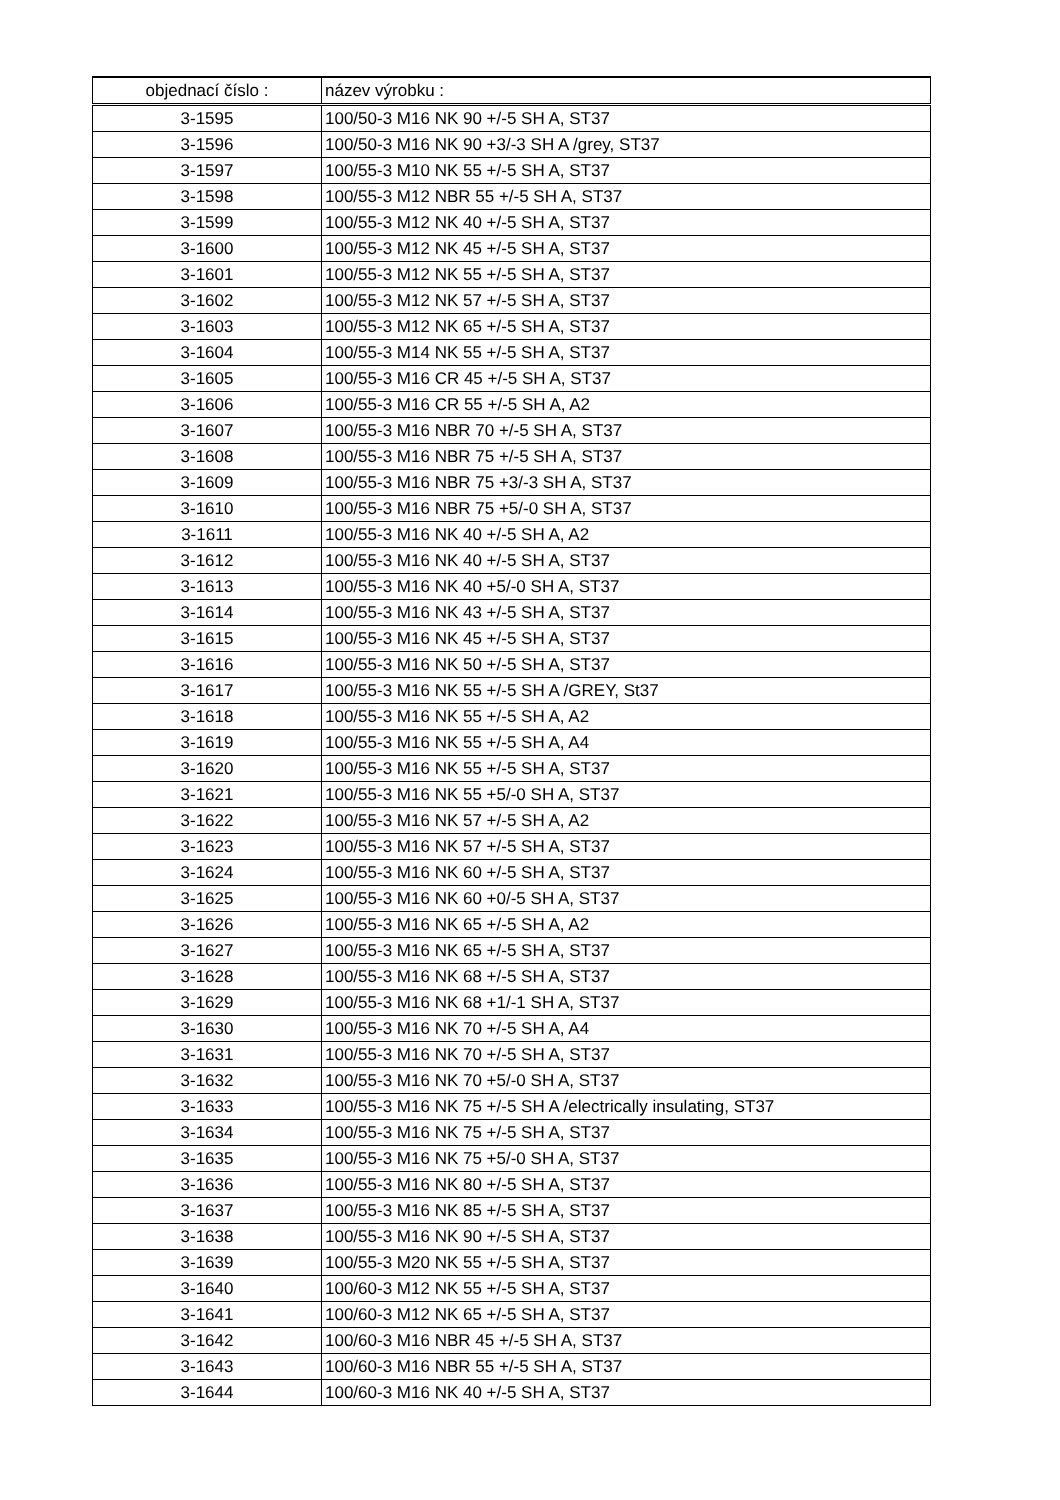| objednací číslo : | název výrobku : |
| --- | --- |
| 3-1595 | 100/50-3 M16 NK 90 +/-5 SH A, ST37 |
| 3-1596 | 100/50-3 M16 NK 90 +3/-3 SH A /grey, ST37 |
| 3-1597 | 100/55-3 M10 NK 55 +/-5 SH A, ST37 |
| 3-1598 | 100/55-3 M12 NBR 55 +/-5 SH A, ST37 |
| 3-1599 | 100/55-3 M12 NK 40 +/-5 SH A, ST37 |
| 3-1600 | 100/55-3 M12 NK 45 +/-5 SH A, ST37 |
| 3-1601 | 100/55-3 M12 NK 55 +/-5 SH A, ST37 |
| 3-1602 | 100/55-3 M12 NK 57 +/-5 SH A, ST37 |
| 3-1603 | 100/55-3 M12 NK 65 +/-5 SH A, ST37 |
| 3-1604 | 100/55-3 M14 NK 55 +/-5 SH A, ST37 |
| 3-1605 | 100/55-3 M16 CR 45 +/-5 SH A, ST37 |
| 3-1606 | 100/55-3 M16 CR 55 +/-5 SH A, A2 |
| 3-1607 | 100/55-3 M16 NBR 70 +/-5 SH A, ST37 |
| 3-1608 | 100/55-3 M16 NBR 75 +/-5 SH A, ST37 |
| 3-1609 | 100/55-3 M16 NBR 75 +3/-3 SH A, ST37 |
| 3-1610 | 100/55-3 M16 NBR 75 +5/-0 SH A, ST37 |
| 3-1611 | 100/55-3 M16 NK 40 +/-5 SH A, A2 |
| 3-1612 | 100/55-3 M16 NK 40 +/-5 SH A, ST37 |
| 3-1613 | 100/55-3 M16 NK 40 +5/-0 SH A, ST37 |
| 3-1614 | 100/55-3 M16 NK 43 +/-5 SH A, ST37 |
| 3-1615 | 100/55-3 M16 NK 45 +/-5 SH A, ST37 |
| 3-1616 | 100/55-3 M16 NK 50 +/-5 SH A, ST37 |
| 3-1617 | 100/55-3 M16 NK 55 +/-5 SH A /GREY, St37 |
| 3-1618 | 100/55-3 M16 NK 55 +/-5 SH A, A2 |
| 3-1619 | 100/55-3 M16 NK 55 +/-5 SH A, A4 |
| 3-1620 | 100/55-3 M16 NK 55 +/-5 SH A, ST37 |
| 3-1621 | 100/55-3 M16 NK 55 +5/-0 SH A, ST37 |
| 3-1622 | 100/55-3 M16 NK 57 +/-5 SH A, A2 |
| 3-1623 | 100/55-3 M16 NK 57 +/-5 SH A, ST37 |
| 3-1624 | 100/55-3 M16 NK 60 +/-5 SH A, ST37 |
| 3-1625 | 100/55-3 M16 NK 60 +0/-5 SH A, ST37 |
| 3-1626 | 100/55-3 M16 NK 65 +/-5 SH A, A2 |
| 3-1627 | 100/55-3 M16 NK 65 +/-5 SH A, ST37 |
| 3-1628 | 100/55-3 M16 NK 68 +/-5 SH A, ST37 |
| 3-1629 | 100/55-3 M16 NK 68 +1/-1 SH A, ST37 |
| 3-1630 | 100/55-3 M16 NK 70 +/-5 SH A, A4 |
| 3-1631 | 100/55-3 M16 NK 70 +/-5 SH A, ST37 |
| 3-1632 | 100/55-3 M16 NK 70 +5/-0 SH A, ST37 |
| 3-1633 | 100/55-3 M16 NK 75 +/-5 SH A /electrically insulating, ST37 |
| 3-1634 | 100/55-3 M16 NK 75 +/-5 SH A, ST37 |
| 3-1635 | 100/55-3 M16 NK 75 +5/-0 SH A, ST37 |
| 3-1636 | 100/55-3 M16 NK 80 +/-5 SH A, ST37 |
| 3-1637 | 100/55-3 M16 NK 85 +/-5 SH A, ST37 |
| 3-1638 | 100/55-3 M16 NK 90 +/-5 SH A, ST37 |
| 3-1639 | 100/55-3 M20 NK 55 +/-5 SH A, ST37 |
| 3-1640 | 100/60-3 M12 NK 55 +/-5 SH A, ST37 |
| 3-1641 | 100/60-3 M12 NK 65 +/-5 SH A, ST37 |
| 3-1642 | 100/60-3 M16 NBR 45 +/-5 SH A, ST37 |
| 3-1643 | 100/60-3 M16 NBR 55 +/-5 SH A, ST37 |
| 3-1644 | 100/60-3 M16 NK 40 +/-5 SH A, ST37 |